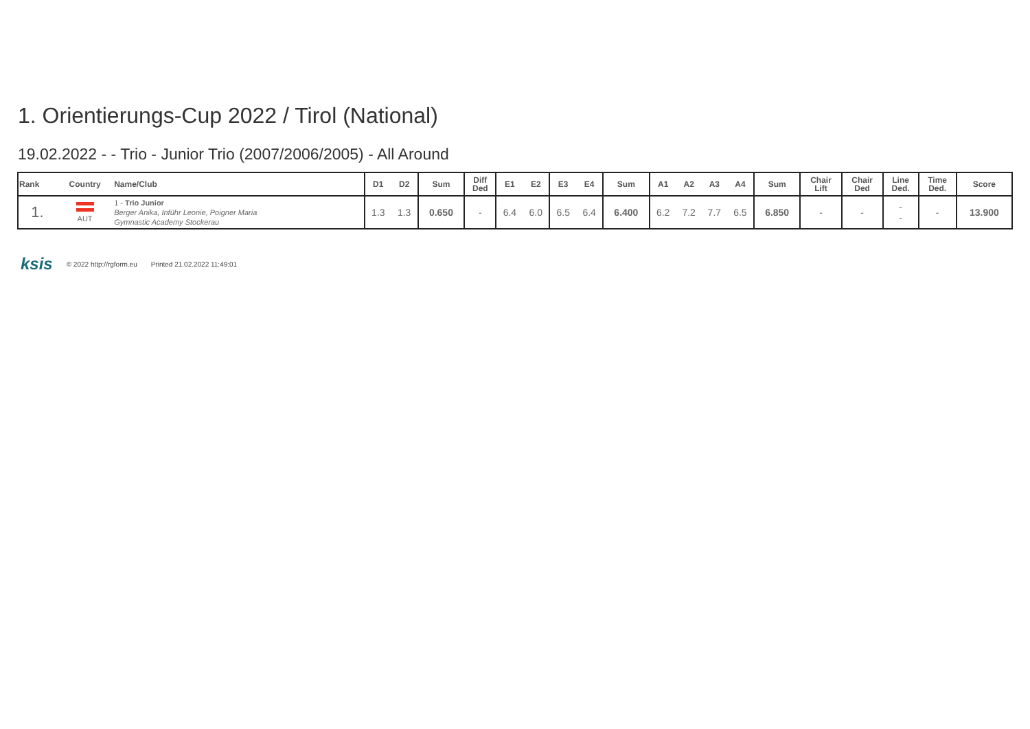1. Orientierungs-Cup 2022 / Tirol (National)
19.02.2022 - - Trio - Junior Trio (2007/2006/2005) - All Around
| Rank | Country | Name/Club | D1 | D2 | Sum | Diff Ded | E1 | E2 | E3 | E4 | Sum | A1 | A2 | A3 | A4 | Sum | Chair Lift | Chair Ded | Line Ded. | Time Ded. | Score |
| --- | --- | --- | --- | --- | --- | --- | --- | --- | --- | --- | --- | --- | --- | --- | --- | --- | --- | --- | --- | --- | --- |
| 1. | AUT | 1 - Trio Junior Berger Anika, Inführ Leonie, Poigner Maria Gymnastic Academy Stockerau | 1.3 | 1.3 | 0.650 | - | 6.4 | 6.0 | 6.5 | 6.4 | 6.400 | 6.2 | 7.2 | 7.7 | 6.5 | 6.850 | - | - | - - | - | 13.900 |
ksis © 2022 http://rgform.eu Printed 21.02.2022 11:49:01